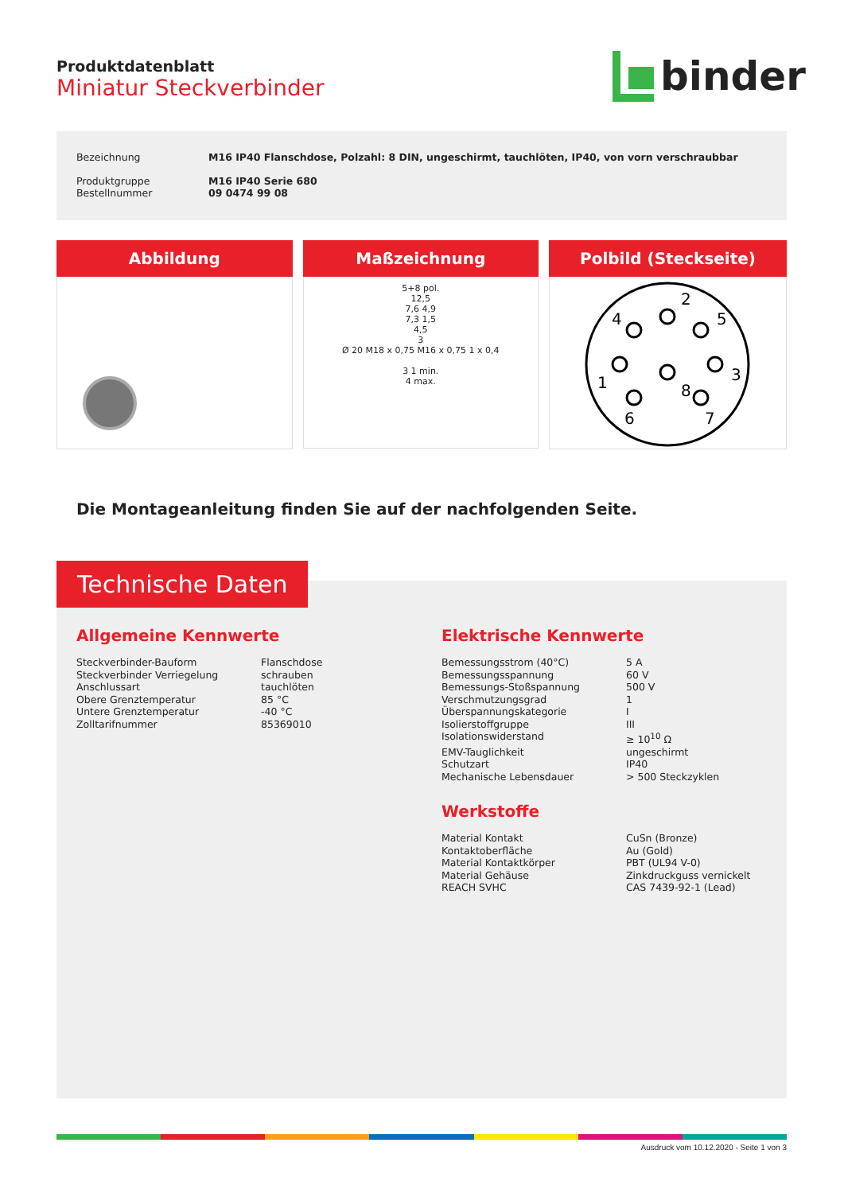Produktdatenblatt
Miniatur Steckverbinder
binder
| Bezeichnung | M16 IP40 Flanschdose, Polzahl: 8 DIN, ungeschirmt, tauchlöten, IP40, von vorn verschraubbar |
| Produktgruppe | M16 IP40 Serie 680 |
| Bestellnummer | 09 0474 99 08 |
Abbildung Maßzeichnung
5+8 pol.
12,5
7,6 4,9
7,3 1,5
4,5
3
Ø 20 M18 x 0,75 M16 x 0,75 1 x 0,4
3 1 min.
4 max.
Polbild (Steckseite)
2
4
5
1
3
8
6
7
Die Montageanleitung finden Sie auf der nachfolgenden Seite.
Technische Daten
Allgemeine Kennwerte
| Steckverbinder-Bauform | Flanschdose |
| Steckverbinder Verriegelung | schrauben |
| Anschlussart | tauchlöten |
| Obere Grenztemperatur | 85 °C |
| Untere Grenztemperatur | -40 °C |
| Zolltarifnummer | 85369010 |
Elektrische Kennwerte
| Bemessungsstrom (40°C) | 5 A |
| Bemessungsspannung | 60 V |
| Bemessungs-Stoßspannung | 500 V |
| Verschmutzungsgrad | 1 |
| Überspannungskategorie | I |
| Isolierstoffgruppe | III |
| Isolationswiderstand | ≥ 10<sup>10</sup> Ω |
| EMV-Tauglichkeit | ungeschirmt |
| Schutzart | IP40 |
| Mechanische Lebensdauer | > 500 Steckzyklen |
Werkstoffe
| Material Kontakt | CuSn (Bronze) |
| Kontaktoberfläche | Au (Gold) |
| Material Kontaktkörper | PBT (UL94 V-0) |
| Material Gehäuse | Zinkdruckguss vernickelt |
| REACH SVHC | CAS 7439-92-1 (Lead) |
Ausdruck vom 10.12.2020 - Seite 1 von 3